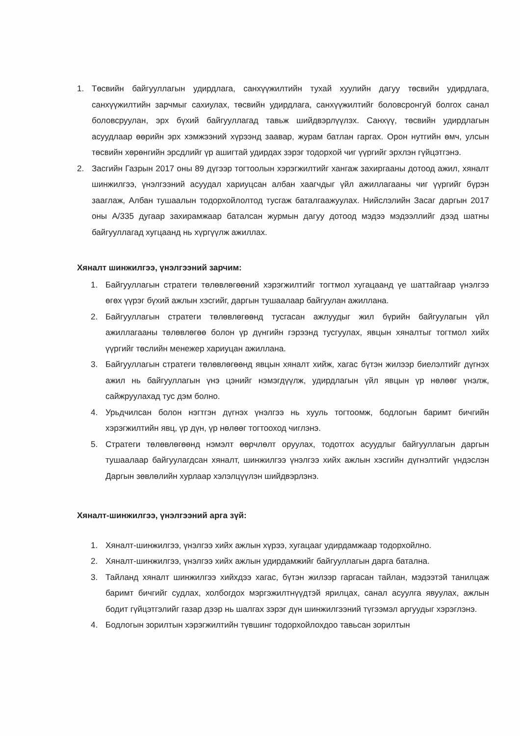1. Төсвийн байгууллагын удирдлага, санхүүжилтийн тухай хуулийн дагуу төсвийн удирдлага, санхүүжилтийн зарчмыг сахиулах, төсвийн удирдлага, санхүүжилтийг боловсронгуй болгох санал боловсруулан, эрх бүхий байгууллагад тавьж шийдвэрлүүлэх. Санхүү, төсвийн удирдлагын асуудлаар өөрийн эрх хэмжээний хүрээнд заавар, журам батлан гаргах. Орон нутгийн өмч, улсын төсвийн хөрөнгийн эрсдлийг үр ашигтай удирдах зэрэг тодорхой чиг үүргийг эрхлэн гүйцэтгэнэ.
2. Засгийн Газрын 2017 оны 89 дүгээр тогтоолын хэрэгжилтийг хангаж захиргааны дотоод ажил, хяналт шинжилгээ, үнэлгээний асуудал хариуцсан албан хаагчдыг үйл ажиллагааны чиг үүргийг бүрэн зааглаж, Албан тушаалын тодорхойлолтод тусгаж баталгаажуулах. Нийслэлийн Засаг даргын 2017 оны А/335 дугаар захирамжаар баталсан журмын дагуу дотоод мэдээ мэдээллийг дээд шатны байгууллагад хугцаанд нь хүргүүлж ажиллах.
Хяналт шинжилгээ, үнэлгээний зарчим:
1. Байгууллагын стратеги төлөвлөгөөний хэрэгжилтийг тогтмол хугацаанд үе шаттайгаар үнэлгээ өгөх үүрэг бүхий ажлын хэсгийг, даргын тушаалаар байгуулан ажиллана.
2. Байгууллагын стратеги төлөвлөгөөнд тусгасан ажлуудыг жил бүрийн байгуулагын үйл ажиллагааны төлөвлөгөө болон үр дүнгийн гэрээнд тусгуулах, явцын хяналтыг тогтмол хийх үүргийг төслийн менежер хариуцан ажиллана.
3. Байгууллагын стратеги төлөвлөгөөнд явцын хяналт хийж, хагас бүтэн жилээр биелэлтийг дүгнэх ажил нь байгууллагын үнэ цэнийг нэмэгдүүлж, удирдлагын үйл явцын үр нөлөөг үнэлж, сайжруулахад тус дэм болно.
4. Урьдчилсан болон нэгтгэн дүгнэх үнэлгээ нь хууль тогтоомж, бодлогын баримт бичгийн хэрэгжилтийн явц, үр дүн, үр нөлөөг тогтооход чиглэнэ.
5. Стратеги төлөвлөгөөнд нэмэлт өөрчлөлт оруулах, тодотгох асуудлыг байгууллагын даргын тушаалаар байгуулагдсан хяналт, шинжилгээ үнэлгээ хийх ажлын хэсгийн дүгнэлтийг үндэслэн Даргын зөвлөлийн хурлаар хэлэлцүүлэн шийдвэрлэнэ.
Хяналт-шинжилгээ, үнэлгээний арга зүй:
1. Хяналт-шинжилгээ, үнэлгээ хийх ажлын хүрээ, хугацааг удирдамжаар тодорхойлно.
2. Хяналт-шинжилгээ, үнэлгээ хийх ажлын удирдамжийг байгууллагын дарга батална.
3. Тайланд хяналт шинжилгээ хийхдээ хагас, бүтэн жилээр гаргасан тайлан, мэдээтэй танилцаж баримт бичгийг судлах, холбогдох мэргэжилтнүүдтэй ярилцах, санал асуулга явуулах, ажлын бодит гүйцэтгэлийг газар дээр нь шалгах зэрэг дүн шинжилгээний түгээмэл аргуудыг хэрэглэнэ.
4. Бодлогын зорилтын хэрэгжилтийн түвшинг тодорхойлохдоо тавьсан зорилтын